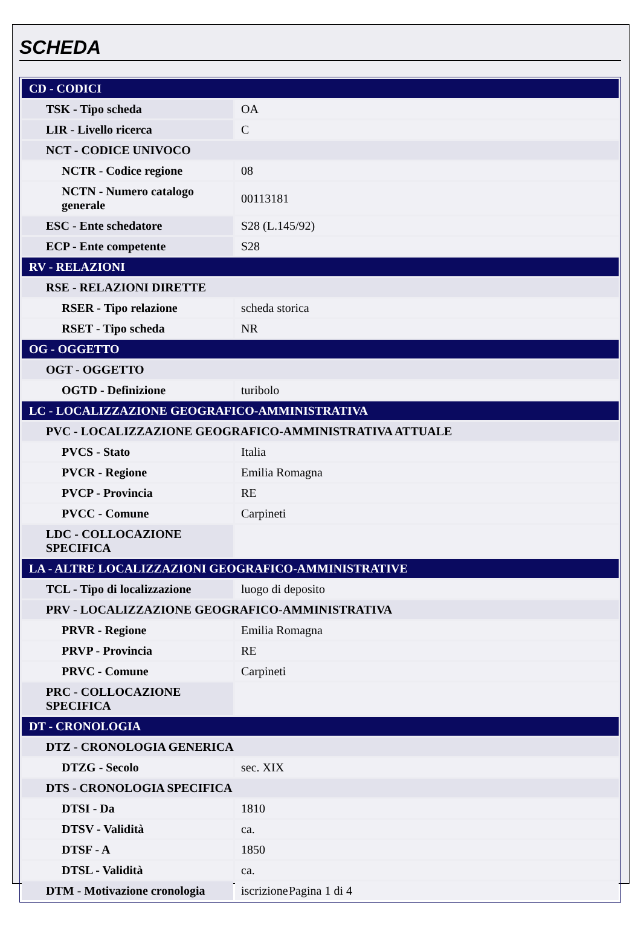SCHEDA
| CD - CODICI | |
| TSK - Tipo scheda | OA |
| LIR - Livello ricerca | C |
| NCT - CODICE UNIVOCO | |
| NCTR - Codice regione | 08 |
| NCTN - Numero catalogo generale | 00113181 |
| ESC - Ente schedatore | S28 (L.145/92) |
| ECP - Ente competente | S28 |
| RV - RELAZIONI | |
| RSE - RELAZIONI DIRETTE | |
| RSER - Tipo relazione | scheda storica |
| RSET - Tipo scheda | NR |
| OG - OGGETTO | |
| OGT - OGGETTO | |
| OGTD - Definizione | turibolo |
| LC - LOCALIZZAZIONE GEOGRAFICO-AMMINISTRATIVA | |
| PVC - LOCALIZZAZIONE GEOGRAFICO-AMMINISTRATIVA ATTUALE | |
| PVCS - Stato | Italia |
| PVCR - Regione | Emilia Romagna |
| PVCP - Provincia | RE |
| PVCC - Comune | Carpineti |
| LDC - COLLOCAZIONE SPECIFICA | |
| LA - ALTRE LOCALIZZAZIONI GEOGRAFICO-AMMINISTRATIVE | |
| TCL - Tipo di localizzazione | luogo di deposito |
| PRV - LOCALIZZAZIONE GEOGRAFICO-AMMINISTRATIVA | |
| PRVR - Regione | Emilia Romagna |
| PRVP - Provincia | RE |
| PRVC - Comune | Carpineti |
| PRC - COLLOCAZIONE SPECIFICA | |
| DT - CRONOLOGIA | |
| DTZ - CRONOLOGIA GENERICA | |
| DTZG - Secolo | sec. XIX |
| DTS - CRONOLOGIA SPECIFICA | |
| DTSI - Da | 1810 |
| DTSV - Validità | ca. |
| DTSF - A | 1850 |
| DTSL - Validità | ca. |
| DTM - Motivazione cronologia | iscrizione |
Pagina 1 di 4